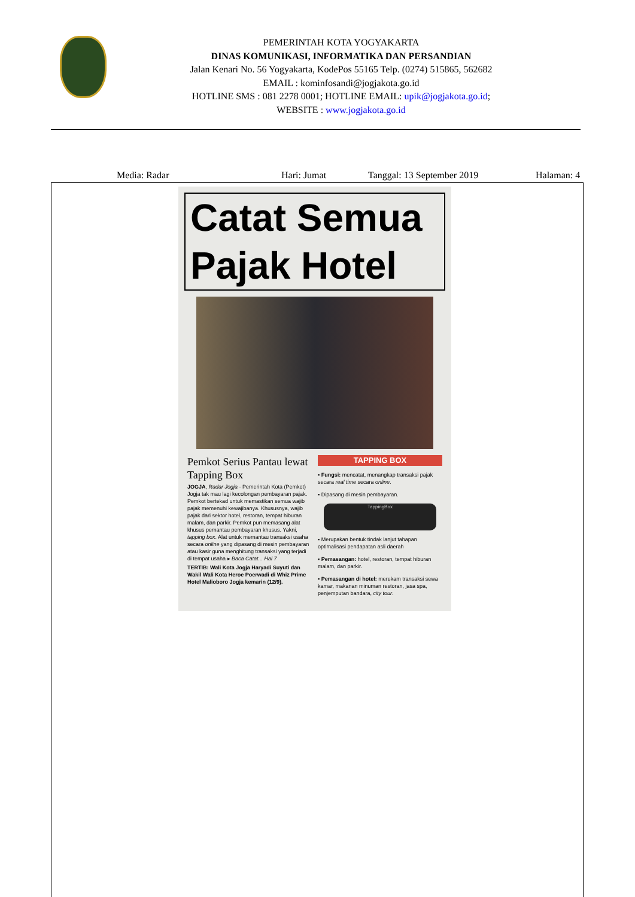PEMERINTAH KOTA YOGYAKARTA
DINAS KOMUNIKASI, INFORMATIKA DAN PERSANDIAN
Jalan Kenari No. 56 Yogyakarta, KodePos 55165 Telp. (0274) 515865, 562682
EMAIL : kominfosandi@jogjakota.go.id
HOTLINE SMS : 081 2278 0001; HOTLINE EMAIL: upik@jogjakota.go.id;
WEBSITE : www.jogjakota.go.id
Media: Radar Hari: Jumat Tanggal: 13 September 2019 Halaman: 4
Catat Semua
Pajak Hotel
Pemkot Serius Pantau lewat Tapping Box
JOGJA, Radar Jogja - Pemerintah Kota (Pemkot) Jogja tak mau lagi kecolongan pembayaran pajak. Pemkot bertekad untuk memastikan semua wajib pajak memenuhi kewajibanya. Khususnya, wajib pajak dari sektor hotel, restoran, tempat hiburan malam, dan parkir. Pemkot pun memasang alat khusus pemantau pembayaran khusus. Yakni, tapping box. Alat untuk memantau transaksi usaha secara online yang dipasang di mesin pembayaran atau kasir guna menghitung transaksi yang terjadi di tempat usaha ▸ Baca Catat... Hal 7
TERTIB: Wali Kota Jogja Haryadi Suyuti dan Wakil Wali Kota Heroe Poerwadi di Whiz Prime Hotel Malioboro Jogja kemarin (12/9).
TAPPING BOX
▪ Fungsi: mencatat, menangkap transaksi pajak secara real time secara online.
▪ Dipasang di mesin pembayaran.
TappingBox
▪ Merupakan bentuk tindak lanjut tahapan optimalisasi pendapatan asli daerah
▪ Pemasangan: hotel, restoran, tempat hiburan malam, dan parkir.
▪ Pemasangan di hotel: merekam transaksi sewa kamar, makanan minuman restoran, jasa spa, penjemputan bandara, city tour.